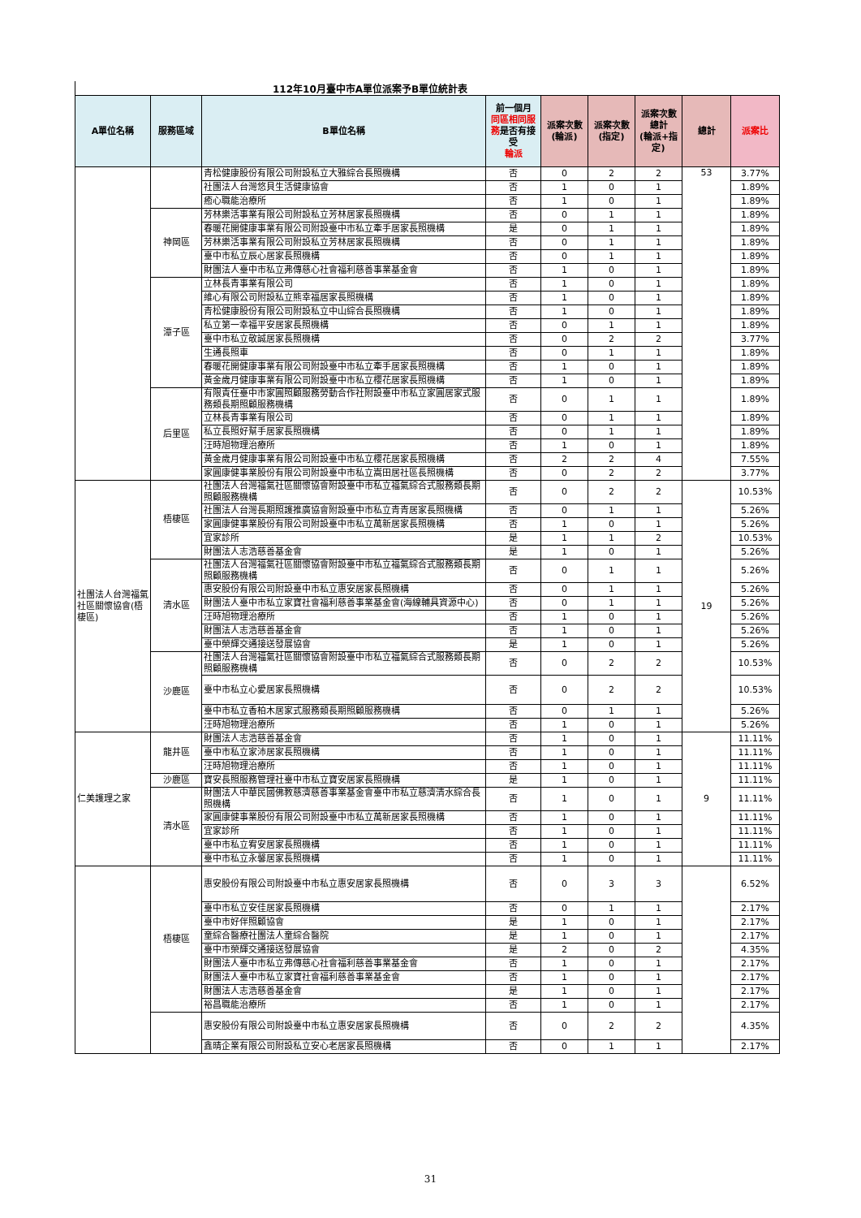112年10月臺中市A單位派案予B單位統計表
| A單位名稱 | 服務區域 | B單位名稱 | 前一個月 同區相同服務 是否有接受 輪派 | 派案次數 (輪派) | 派案次數 (指定) | 派案次數總計 (輪派+指定) | 總計 | 派案比 |
| --- | --- | --- | --- | --- | --- | --- | --- | --- |
| | | 青松健康股份有限公司附設私立大雅綜合長照機構 | 否 | 0 | 2 | 2 | 53 | 3.77% |
| | | 社團法人台灣悠貝生活健康協會 | 否 | 1 | 0 | 1 | | 1.89% |
| | | 癒心職能治療所 | 否 | 1 | 0 | 1 | | 1.89% |
| | 神岡區 | 芳林樂活事業有限公司附設私立芳林居家長照機構 | 否 | 0 | 1 | 1 | | 1.89% |
| | | 春暖花開健康事業有限公司附設臺中市私立牽手居家長照機構 | 是 | 0 | 1 | 1 | | 1.89% |
| | | 芳林樂活事業有限公司附設私立芳林居家長照機構 | 否 | 0 | 1 | 1 | | 1.89% |
| | | 臺中市私立辰心居家長照機構 | 否 | 0 | 1 | 1 | | 1.89% |
| | | 財團法人臺中市私立弗傳慈心社會福利慈善事業基金會 | 否 | 1 | 0 | 1 | | 1.89% |
| | 潭子區 | 立林長青事業有限公司 | 否 | 1 | 0 | 1 | | 1.89% |
| | | 維心有限公司附設私立熊幸福居家長照機構 | 否 | 1 | 0 | 1 | | 1.89% |
| | | 青松健康股份有限公司附設私立中山綜合長照機構 | 否 | 1 | 0 | 1 | | 1.89% |
| | | 私立第一幸福平安居家長照機構 | 否 | 0 | 1 | 1 | | 1.89% |
| | | 臺中市私立敬誠居家長照機構 | 否 | 0 | 2 | 2 | | 3.77% |
| | | 生通長照車 | 否 | 0 | 1 | 1 | | 1.89% |
| | | 春暖花開健康事業有限公司附設臺中市私立牽手居家長照機構 | 否 | 1 | 0 | 1 | | 1.89% |
| | | 黃金歲月健康事業有限公司附設臺中市私立櫻花居家長照機構 | 否 | 1 | 0 | 1 | | 1.89% |
| | 后里區 | 有限責任臺中市家圓照顧服務勞動合作社附設臺中市私立家圓居家式服務類長期照顧服務機構 | 否 | 0 | 1 | 1 | | 1.89% |
| | | 立林長青事業有限公司 | 否 | 0 | 1 | 1 | | 1.89% |
| | | 私立長照好幫手居家長照機構 | 否 | 0 | 1 | 1 | | 1.89% |
| | | 汪時旭物理治療所 | 否 | 1 | 0 | 1 | | 1.89% |
| | | 黃金歲月健康事業有限公司附設臺中市私立櫻花居家長照機構 | 否 | 2 | 2 | 4 | | 7.55% |
| | | 家圓康健事業股份有限公司附設臺中市私立嵩田居社區長照機構 | 否 | 0 | 2 | 2 | | 3.77% |
| 社團法人台灣福氣社區關懷協會(梧棲區) | 梧棲區 | 社團法人台灣福氣社區關懷協會附設臺中市私立福氣綜合式服務類長期照顧服務機構 | 否 | 0 | 2 | 2 | 19 | 10.53% |
| | | 社團法人台灣長期照護推廣協會附設臺中市私立青青居家長照機構 | 否 | 0 | 1 | 1 | | 5.26% |
| | | 家圓康健事業股份有限公司附設臺中市私立萬新居家長照機構 | 否 | 1 | 0 | 1 | | 5.26% |
| | | 宜家診所 | 是 | 1 | 1 | 2 | | 10.53% |
| | | 財團法人志浩慈善基金會 | 是 | 1 | 0 | 1 | | 5.26% |
| | 清水區 | 社團法人台灣福氣社區關懷協會附設臺中市私立福氣綜合式服務類長期照顧服務機構 | 否 | 0 | 1 | 1 | | 5.26% |
| | | 惠安股份有限公司附設臺中市私立惠安居家長照機構 | 否 | 0 | 1 | 1 | | 5.26% |
| | | 財團法人臺中市私立家寶社會福利慈善事業基金會(海線輔具資源中心) | 否 | 0 | 1 | 1 | | 5.26% |
| | | 汪時旭物理治療所 | 否 | 1 | 0 | 1 | | 5.26% |
| | | 財團法人志浩慈善基金會 | 否 | 1 | 0 | 1 | | 5.26% |
| | | 臺中榮輝交通接送發展協會 | 是 | 1 | 0 | 1 | | 5.26% |
| | 沙鹿區 | 社團法人台灣福氣社區關懷協會附設臺中市私立福氣綜合式服務類長期照顧服務機構 | 否 | 0 | 2 | 2 | | 10.53% |
| | | 臺中市私立心愛居家長照機構 | 否 | 0 | 2 | 2 | | 10.53% |
| | | 臺中市私立香柏木居家式服務類長期照顧服務機構 | 否 | 0 | 1 | 1 | | 5.26% |
| | | 汪時旭物理治療所 | 否 | 1 | 0 | 1 | | 5.26% |
| 仁美護理之家 | 龍井區 | 財團法人志浩慈善基金會 | 否 | 1 | 0 | 1 | 9 | 11.11% |
| | | 臺中市私立家沛居家長照機構 | 否 | 1 | 0 | 1 | | 11.11% |
| | | 汪時旭物理治療所 | 否 | 1 | 0 | 1 | | 11.11% |
| | 沙鹿區 | 寶安長照服務管理社臺中市私立寶安居家長照機構 | 是 | 1 | 0 | 1 | | 11.11% |
| | 清水區 | 財團法人中華民國佛教慈濟慈善事業基金會臺中市私立慈濟清水綜合長照機構 | 否 | 1 | 0 | 1 | | 11.11% |
| | | 家圓康健事業股份有限公司附設臺中市私立萬新居家長照機構 | 否 | 1 | 0 | 1 | | 11.11% |
| | | 宜家診所 | 否 | 1 | 0 | 1 | | 11.11% |
| | | 臺中市私立宥安居家長照機構 | 否 | 1 | 0 | 1 | | 11.11% |
| | | 臺中市私立永馨居家長照機構 | 否 | 1 | 0 | 1 | | 11.11% |
| | 梧棲區 | 惠安股份有限公司附設臺中市私立惠安居家長照機構 | 否 | 0 | 3 | 3 | | 6.52% |
| | | 臺中市私立安佳居家長照機構 | 否 | 0 | 1 | 1 | | 2.17% |
| | | 臺中市好伴照顧協會 | 是 | 1 | 0 | 1 | | 2.17% |
| | | 童綜合醫療社團法人童綜合醫院 | 是 | 1 | 0 | 1 | | 2.17% |
| | | 臺中市榮輝交通接送發展協會 | 是 | 2 | 0 | 2 | | 4.35% |
| | | 財團法人臺中市私立弗傳慈心社會福利慈善事業基金會 | 否 | 1 | 0 | 1 | | 2.17% |
| | | 財團法人臺中市私立家寶社會福利慈善事業基金會 | 否 | 1 | 0 | 1 | | 2.17% |
| | | 財團法人志浩慈善基金會 | 是 | 1 | 0 | 1 | | 2.17% |
| | | 裕昌職能治療所 | 否 | 1 | 0 | 1 | | 2.17% |
| | | 惠安股份有限公司附設臺中市私立惠安居家長照機構 | 否 | 0 | 2 | 2 | | 4.35% |
| | | 鑫晴企業有限公司附設私立安心老居家長照機構 | 否 | 0 | 1 | 1 | | 2.17% |
31